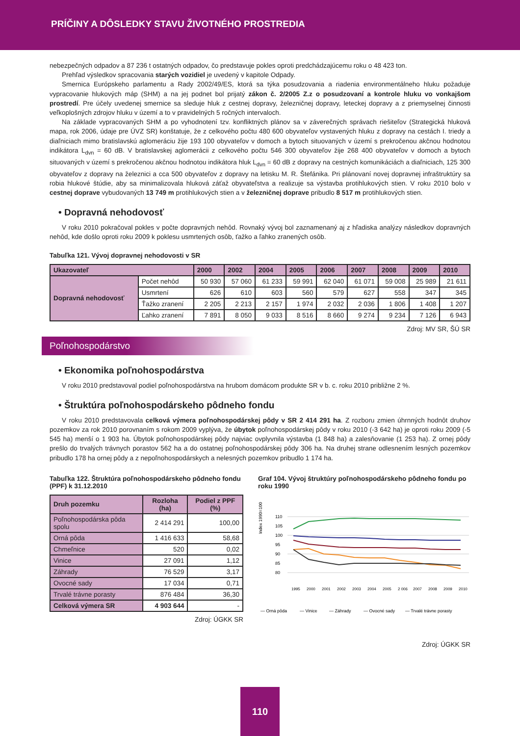PRÍČINY A DÔSLEDKY STAVU ŽIVOTNÉHO PROSTREDIA
nebezpečných odpadov a 87 236 t ostatných odpadov, čo predstavuje pokles oproti predchádzajúcemu roku o 48 423 ton.
Prehľad výsledkov spracovania starých vozidiel je uvedený v kapitole Odpady.
Smernica Európskeho parlamentu a Rady 2002/49/ES, ktorá sa týka posudzovania a riadenia environmentálneho hluku požaduje vypracovanie hlukových máp (SHM) a na jej podnet bol prijatý zákon č. 2/2005 Z.z o posudzovaní a kontrole hluku vo vonkajšom prostredí. Pre účely uvedenej smernice sa sleduje hluk z cestnej dopravy, železničnej dopravy, leteckej dopravy a z priemyselnej činnosti veľkoplošných zdrojov hluku v území a to v pravidelných 5 ročných intervaloch.
Na základe vypracovaných SHM a po vyhodnotení tzv. konfliktných plánov sa v záverečných správach riešiteľov (Strategická hluková mapa, rok 2006, údaje pre ÚVZ SR) konštatuje, že z celkového počtu 480 600 obyvateľov vystavených hluku z dopravy na cestách I. triedy a diaľniciach mimo bratislavskú aglomeráciu žije 193 100 obyvateľov v domoch a bytoch situovaných v území s prekročenou akčnou hodnotou indikátora L<sub>dvn</sub> = 60 dB. V bratislavskej aglomerácii z celkového počtu 546 300 obyvateľov žije 268 400 obyvateľov v domoch a bytoch situovaných v území s prekročenou akčnou hodnotou indikátora hluk L<sub>dvn</sub> = 60 dB z dopravy na cestných komunikáciách a diaľniciach, 125 300 obyvateľov z dopravy na železnici a cca 500 obyvateľov z dopravy na letisku M. R. Štefánika. Pri plánovaní novej dopravnej infraštruktúry sa robia hlukové štúdie, aby sa minimalizovala hluková záťaž obyvateľstva a realizuje sa výstavba protihlukových stien. V roku 2010 bolo v cestnej doprave vybudovaných 13 749 m protihlukových stien a v železničnej doprave pribudlo 8 517 m protihlukových stien.
• Dopravná nehodovosť
V roku 2010 pokračoval pokles v počte dopravných nehôd. Rovnaký vývoj bol zaznamenaný aj z hľadiska analýzy následkov dopravných nehôd, kde došlo oproti roku 2009 k poklesu usmrtených osôb, ťažko a ľahko zranených osôb.
Tabuľka 121. Vývoj dopravnej nehodovosti v SR
| Ukazovateľ | | 2000 | 2002 | 2004 | 2005 | 2006 | 2007 | 2008 | 2009 | 2010 |
| --- | --- | --- | --- | --- | --- | --- | --- | --- | --- | --- |
| Dopravná nehodovosť | Počet nehôd | 50 930 | 57 060 | 61 233 | 59 991 | 62 040 | 61 071 | 59 008 | 25 989 | 21 611 |
| | Usmrtení | 626 | 610 | 603 | 560 | 579 | 627 | 558 | 347 | 345 |
| | Ťažko zranení | 2 205 | 2 213 | 2 157 | 1 974 | 2 032 | 2 036 | 1 806 | 1 408 | 1 207 |
| | Ľahko zranení | 7 891 | 8 050 | 9 033 | 8 516 | 8 660 | 9 274 | 9 234 | 7 126 | 6 943 |
Zdroj: MV SR, ŠÚ SR
Poľnohospodárstvo
• Ekonomika poľnohospodárstva
V roku 2010 predstavoval podiel poľnohospodárstva na hrubom domácom produkte SR v b. c. roku 2010 približne 2 %.
• Štruktúra poľnohospodárskeho pôdneho fondu
V roku 2010 predstavovala celková výmera poľnohospodárskej pôdy v SR 2 414 291 ha. Z rozboru zmien úhrnných hodnôt druhov pozemkov za rok 2010 porovnaním s rokom 2009 vyplýva, že úbytok poľnohospodárskej pôdy v roku 2010 (-3 642 ha) je oproti roku 2009 (-5 545 ha) menší o 1 903 ha. Úbytok poľnohospodárskej pôdy najviac ovplyvnila výstavba (1 848 ha) a zalesňovanie (1 253 ha). Z ornej pôdy prešlo do trvalých trávnych porastov 562 ha a do ostatnej poľnohospodárskej pôdy 306 ha. Na druhej strane odlesnením lesných pozemkov pribudlo 178 ha ornej pôdy a z nepoľnohospodárskych a nelesných pozemkov pribudlo 1 174 ha.
Tabuľka 122. Štruktúra poľnohospodárskeho pôdneho fondu (PPF) k 31.12.2010
| Druh pozemku | Rozloha (ha) | Podiel z PPF (%) |
| --- | --- | --- |
| Poľnohospodárska pôda spolu | 2 414 291 | 100,00 |
| Orná pôda | 1 416 633 | 58,68 |
| Chmeľnice | 520 | 0,02 |
| Vinice | 27 091 | 1,12 |
| Záhrady | 76 529 | 3,17 |
| Ovocné sady | 17 034 | 0,71 |
| Trvalé trávne porasty | 876 484 | 36,30 |
| Celková výmera SR | 4 903 644 | - |
Zdroj: ÚGKK SR
Graf 104. Vývoj štruktúry poľnohospodárskeho pôdneho fondu po roku 1990
Index 1990=100
110
105
100
95
90
85
80
1995
2000
2001
2002
2003
2004
2005
2 006
2007
2008
2009
2010
— Orná pôda
— Vinice
— Záhrady
— Ovocné sady
— Trvalé trávne porasty
Zdroj: ÚGKK SR
110